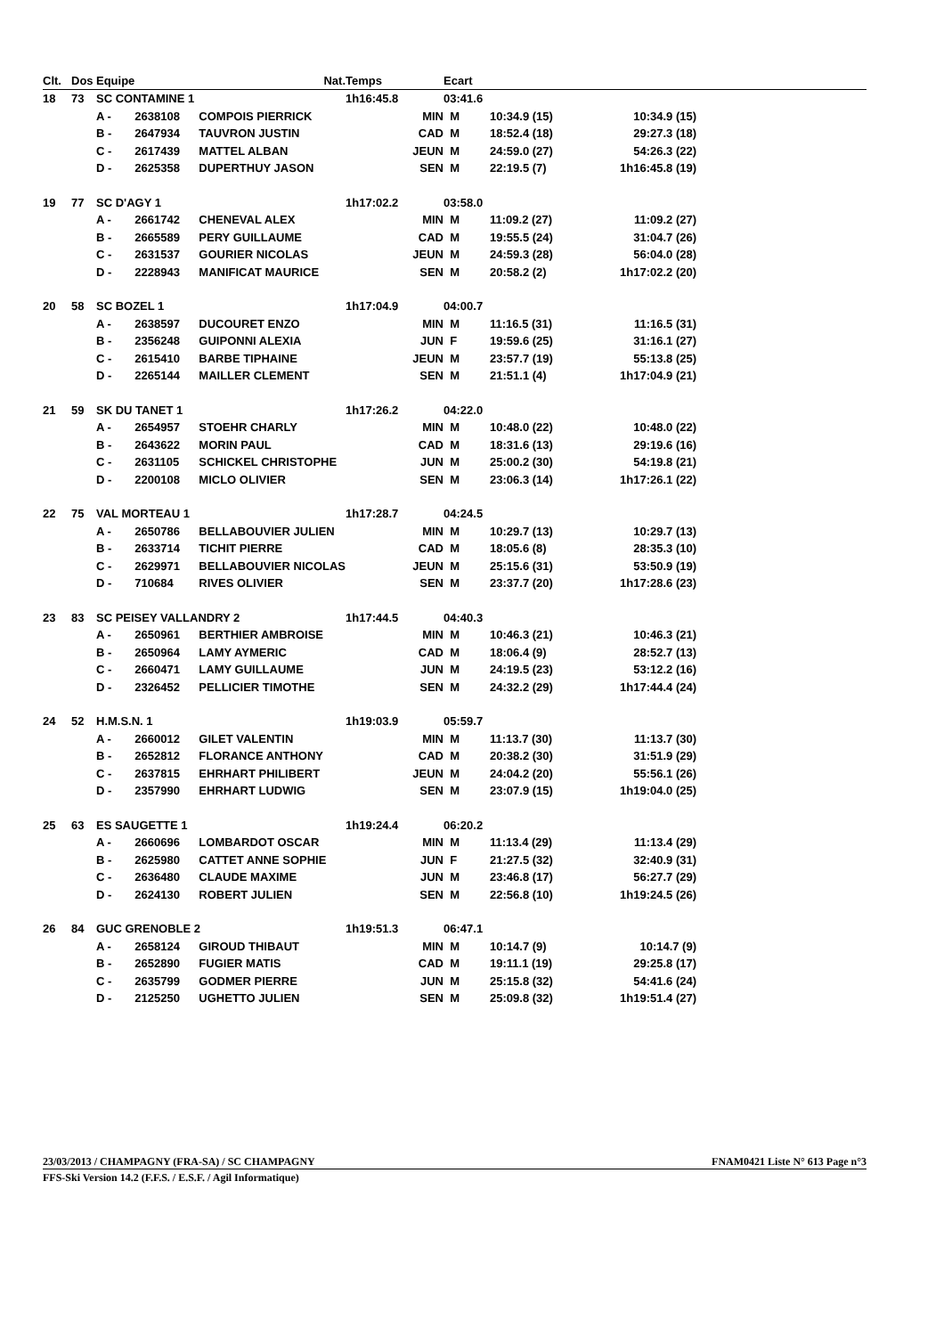| Clt. | Dos | Equipe | | Nat. | Temps | Ecart | | | | | |
| --- | --- | --- | --- | --- | --- | --- | --- | --- | --- | --- | --- |
| 18 | 73 | SC CONTAMINE 1 | | | 1h16:45.8 | 03:41.6 | | | | | |
| | | A - | 2638108 | COMPOIS PIERRICK | MIN | M | 10:34.9 (15) | | 10:34.9 (15) | | |
| | | B - | 2647934 | TAUVRON JUSTIN | CAD | M | 18:52.4 (18) | | 29:27.3 (18) | | |
| | | C - | 2617439 | MATTEL ALBAN | JEUN | M | 24:59.0 (27) | | 54:26.3 (22) | | |
| | | D - | 2625358 | DUPERTHUY JASON | SEN | M | 22:19.5 (7) | | 1h16:45.8 (19) | | |
| 19 | 77 | SC D'AGY 1 | | | 1h17:02.2 | 03:58.0 | | | | | |
| | | A - | 2661742 | CHENEVAL ALEX | MIN | M | 11:09.2 (27) | | 11:09.2 (27) | | |
| | | B - | 2665589 | PERY GUILLAUME | CAD | M | 19:55.5 (24) | | 31:04.7 (26) | | |
| | | C - | 2631537 | GOURIER NICOLAS | JEUN | M | 24:59.3 (28) | | 56:04.0 (28) | | |
| | | D - | 2228943 | MANIFICAT MAURICE | SEN | M | 20:58.2 (2) | | 1h17:02.2 (20) | | |
| 20 | 58 | SC BOZEL 1 | | | 1h17:04.9 | 04:00.7 | | | | | |
| | | A - | 2638597 | DUCOURET ENZO | MIN | M | 11:16.5 (31) | | 11:16.5 (31) | | |
| | | B - | 2356248 | GUIPONNI ALEXIA | JUN | F | 19:59.6 (25) | | 31:16.1 (27) | | |
| | | C - | 2615410 | BARBE TIPHAINE | JEUN | M | 23:57.7 (19) | | 55:13.8 (25) | | |
| | | D - | 2265144 | MAILLER CLEMENT | SEN | M | 21:51.1 (4) | | 1h17:04.9 (21) | | |
| 21 | 59 | SK DU TANET 1 | | | 1h17:26.2 | 04:22.0 | | | | | |
| | | A - | 2654957 | STOEHR CHARLY | MIN | M | 10:48.0 (22) | | 10:48.0 (22) | | |
| | | B - | 2643622 | MORIN PAUL | CAD | M | 18:31.6 (13) | | 29:19.6 (16) | | |
| | | C - | 2631105 | SCHICKEL CHRISTOPHE | JUN | M | 25:00.2 (30) | | 54:19.8 (21) | | |
| | | D - | 2200108 | MICLO OLIVIER | SEN | M | 23:06.3 (14) | | 1h17:26.1 (22) | | |
| 22 | 75 | VAL MORTEAU 1 | | | 1h17:28.7 | 04:24.5 | | | | | |
| | | A - | 2650786 | BELLABOUVIER JULIEN | MIN | M | 10:29.7 (13) | | 10:29.7 (13) | | |
| | | B - | 2633714 | TICHIT PIERRE | CAD | M | 18:05.6 (8) | | 28:35.3 (10) | | |
| | | C - | 2629971 | BELLABOUVIER NICOLAS | JEUN | M | 25:15.6 (31) | | 53:50.9 (19) | | |
| | | D - | 710684 | RIVES OLIVIER | SEN | M | 23:37.7 (20) | | 1h17:28.6 (23) | | |
| 23 | 83 | SC PEISEY VALLANDRY 2 | | | 1h17:44.5 | 04:40.3 | | | | | |
| | | A - | 2650961 | BERTHIER AMBROISE | MIN | M | 10:46.3 (21) | | 10:46.3 (21) | | |
| | | B - | 2650964 | LAMY AYMERIC | CAD | M | 18:06.4 (9) | | 28:52.7 (13) | | |
| | | C - | 2660471 | LAMY GUILLAUME | JUN | M | 24:19.5 (23) | | 53:12.2 (16) | | |
| | | D - | 2326452 | PELLICIER TIMOTHE | SEN | M | 24:32.2 (29) | | 1h17:44.4 (24) | | |
| 24 | 52 | H.M.S.N. 1 | | | 1h19:03.9 | 05:59.7 | | | | | |
| | | A - | 2660012 | GILET VALENTIN | MIN | M | 11:13.7 (30) | | 11:13.7 (30) | | |
| | | B - | 2652812 | FLORANCE ANTHONY | CAD | M | 20:38.2 (30) | | 31:51.9 (29) | | |
| | | C - | 2637815 | EHRHART PHILIBERT | JEUN | M | 24:04.2 (20) | | 55:56.1 (26) | | |
| | | D - | 2357990 | EHRHART LUDWIG | SEN | M | 23:07.9 (15) | | 1h19:04.0 (25) | | |
| 25 | 63 | ES SAUGETTE 1 | | | 1h19:24.4 | 06:20.2 | | | | | |
| | | A - | 2660696 | LOMBARDOT OSCAR | MIN | M | 11:13.4 (29) | | 11:13.4 (29) | | |
| | | B - | 2625980 | CATTET ANNE SOPHIE | JUN | F | 21:27.5 (32) | | 32:40.9 (31) | | |
| | | C - | 2636480 | CLAUDE MAXIME | JUN | M | 23:46.8 (17) | | 56:27.7 (29) | | |
| | | D - | 2624130 | ROBERT JULIEN | SEN | M | 22:56.8 (10) | | 1h19:24.5 (26) | | |
| 26 | 84 | GUC GRENOBLE 2 | | | 1h19:51.3 | 06:47.1 | | | | | |
| | | A - | 2658124 | GIROUD THIBAUT | MIN | M | 10:14.7 (9) | | 10:14.7 (9) | | |
| | | B - | 2652890 | FUGIER MATIS | CAD | M | 19:11.1 (19) | | 29:25.8 (17) | | |
| | | C - | 2635799 | GODMER PIERRE | JUN | M | 25:15.8 (32) | | 54:41.6 (24) | | |
| | | D - | 2125250 | UGHETTO JULIEN | SEN | M | 25:09.8 (32) | | 1h19:51.4 (27) | | |
23/03/2013 / CHAMPAGNY (FRA-SA) / SC CHAMPAGNY FNAM0421 Liste N° 613 Page n°3
FFS-Ski Version 14.2 (F.F.S. / E.S.F. / Agil Informatique)